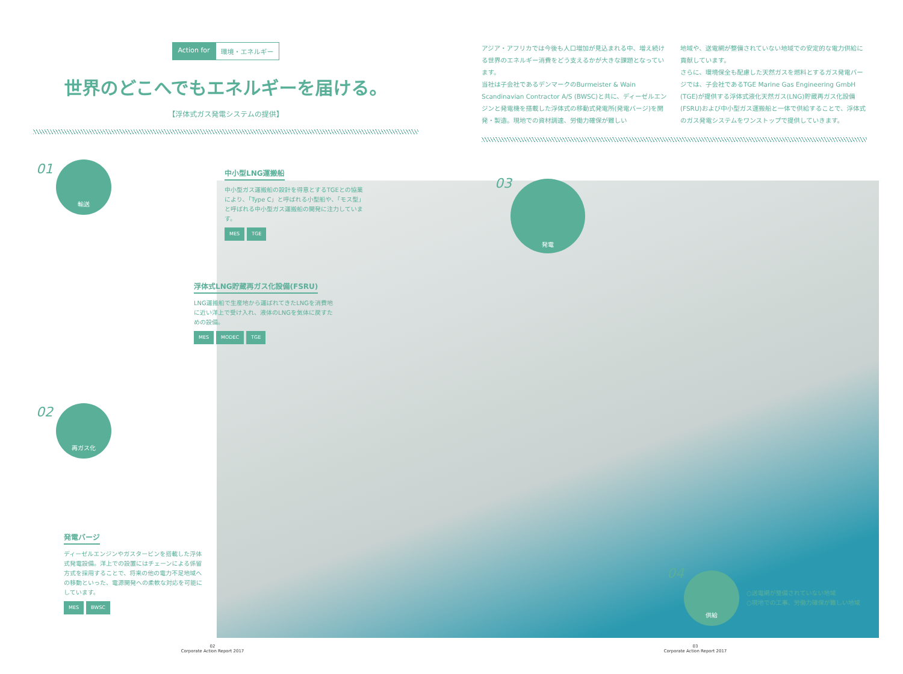Action for 環境・エネルギー
世界のどこへでもエネルギーを届ける。
【浮体式ガス発電システムの提供】
アジア・アフリカでは今後も人口増加が見込まれる中、増え続ける世界のエネルギー消費をどう支えるかが大きな課題となっています。
当社は子会社であるデンマークのBurmeister & Wain Scandinavian Contractor A/S (BWSC)と共に、ディーゼルエンジンと発電機を搭載した浮体式の移動式発電所(発電バージ)を開発・製造。現地での資材調達、労働力確保が難しい
地域や、送電網が整備されていない地域での安定的な電力供給に貢献しています。
さらに、環境保全も配慮した天然ガスを燃料とするガス発電バージでは、子会社であるTGE Marine Gas Engineering GmbH (TGE)が提供する浮体式液化天然ガス(LNG)貯蔵再ガス化設備(FSRU)および中小型ガス運搬船と一体で供給することで、浮体式のガス発電システムをワンストップで提供していきます。
01 輸送
02 再ガス化
03 発電
04 供給
中小型LNG運搬船
中小型ガス運搬船の設計を得意とするTGEとの協業により、「Type C」と呼ばれる小型船や、「モス型」と呼ばれる中小型ガス運搬船の開発に注力しています。
MES TGE
浮体式LNG貯蔵再ガス化設備(FSRU)
LNG運搬船で生産地から運ばれてきたLNGを消費地に近い洋上で受け入れ、液体のLNGを気体に戻すための設備。
MES MODEC TGE
発電バージ
ディーゼルエンジンやガスタービンを搭載した浮体式発電設備。洋上での設置にはチェーンによる係留方式を採用することで、将来の他の電力不足地域への移動といった、電源開発への柔軟な対応を可能にしています。
MES BWSC
○送電網が整備されていない地域
○現地での工事、労働力確保が難しい地域
02
Corporate Action Report 2017
03
Corporate Action Report 2017